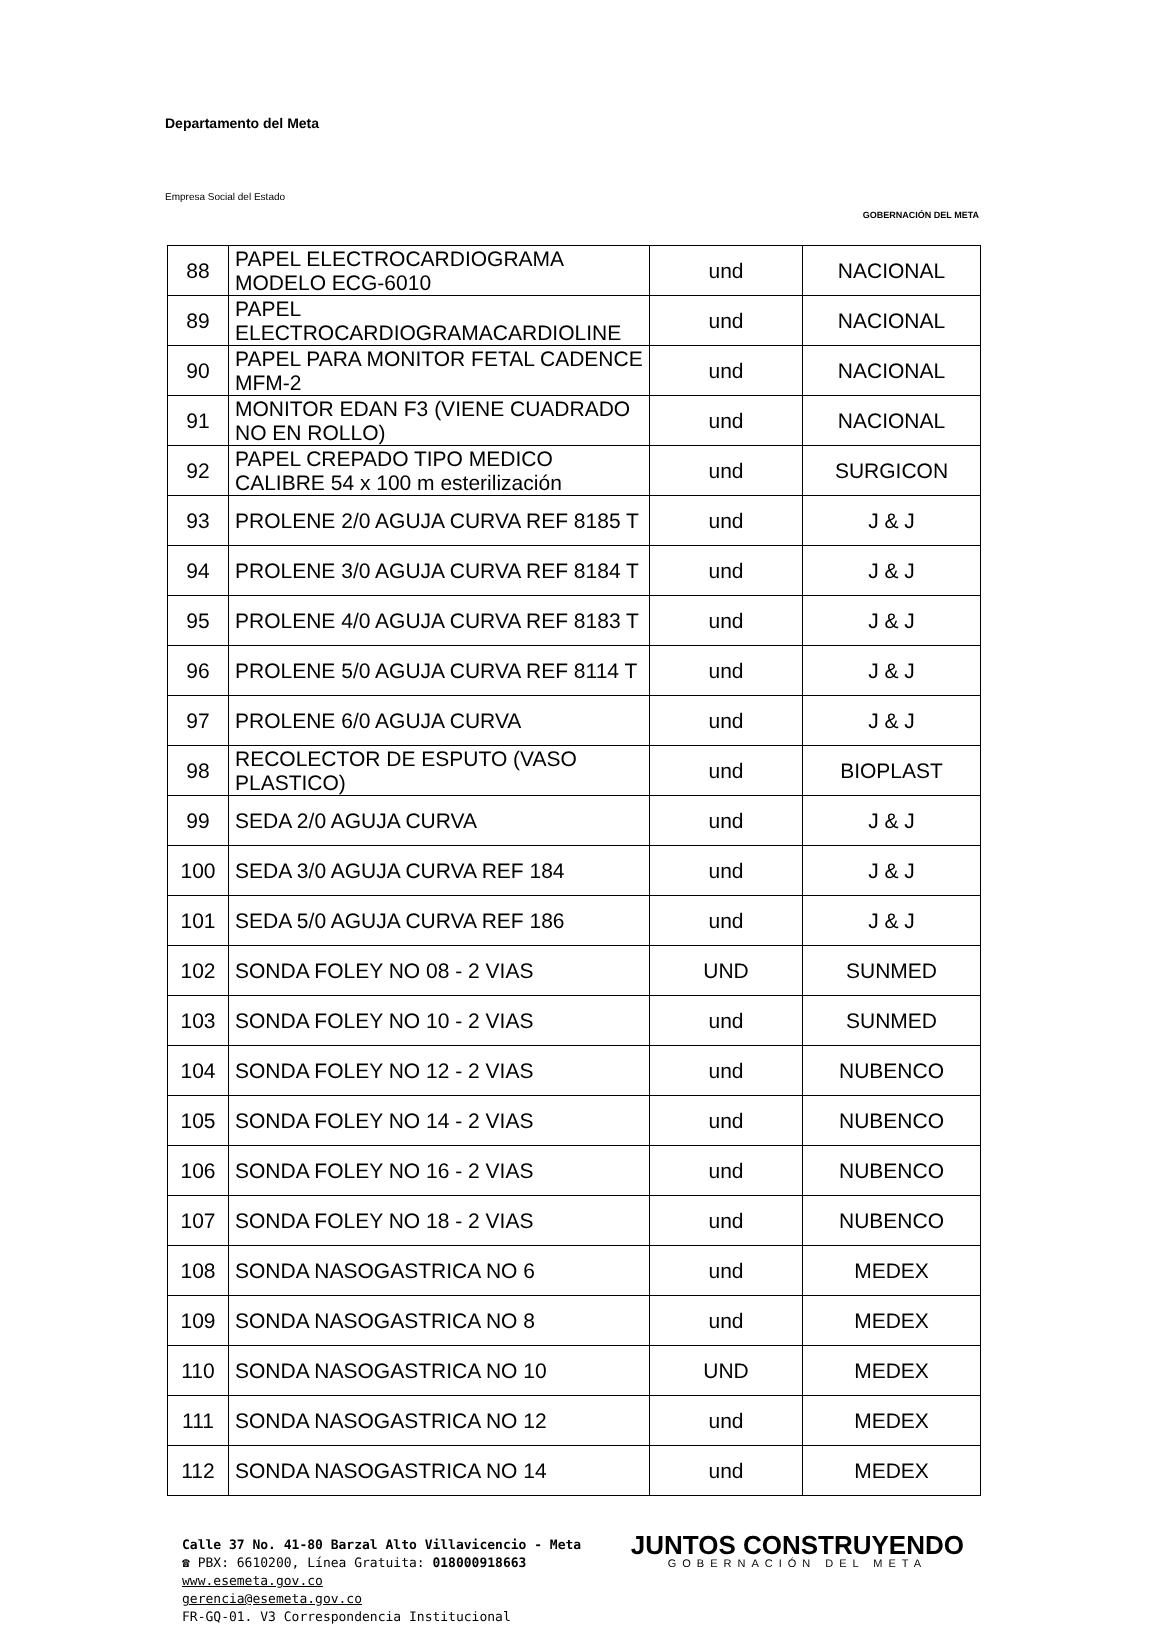Departamento del Meta
Empresa Social del Estado
GOBERNACIÓN DEL META
| 88 | PAPEL ELECTROCARDIOGRAMA MODELO ECG-6010 | und | NACIONAL |
| 89 | PAPEL ELECTROCARDIOGRAMACARDIOLINE | und | NACIONAL |
| 90 | PAPEL PARA MONITOR FETAL CADENCE MFM-2 | und | NACIONAL |
| 91 | MONITOR EDAN F3 (VIENE CUADRADO NO EN ROLLO) | und | NACIONAL |
| 92 | PAPEL CREPADO TIPO MEDICO CALIBRE 54 x 100 m esterilización | und | SURGICON |
| 93 | PROLENE 2/0 AGUJA CURVA REF 8185 T | und | J & J |
| 94 | PROLENE 3/0 AGUJA CURVA REF 8184 T | und | J & J |
| 95 | PROLENE 4/0 AGUJA CURVA REF 8183 T | und | J & J |
| 96 | PROLENE 5/0 AGUJA CURVA REF 8114 T | und | J & J |
| 97 | PROLENE 6/0 AGUJA CURVA | und | J & J |
| 98 | RECOLECTOR DE ESPUTO (VASO PLASTICO) | und | BIOPLAST |
| 99 | SEDA 2/0 AGUJA CURVA | und | J & J |
| 100 | SEDA 3/0 AGUJA CURVA REF 184 | und | J & J |
| 101 | SEDA 5/0 AGUJA CURVA REF 186 | und | J & J |
| 102 | SONDA FOLEY NO 08 - 2 VIAS | UND | SUNMED |
| 103 | SONDA FOLEY NO 10 - 2 VIAS | und | SUNMED |
| 104 | SONDA FOLEY NO 12 - 2 VIAS | und | NUBENCO |
| 105 | SONDA FOLEY NO 14 - 2 VIAS | und | NUBENCO |
| 106 | SONDA FOLEY NO 16 - 2 VIAS | und | NUBENCO |
| 107 | SONDA FOLEY NO 18 - 2 VIAS | und | NUBENCO |
| 108 | SONDA NASOGASTRICA NO 6 | und | MEDEX |
| 109 | SONDA NASOGASTRICA NO 8 | und | MEDEX |
| 110 | SONDA NASOGASTRICA NO 10 | UND | MEDEX |
| 111 | SONDA NASOGASTRICA NO 12 | und | MEDEX |
| 112 | SONDA NASOGASTRICA NO 14 | und | MEDEX |
Calle 37 No. 41-80 Barzal Alto Villavicencio - Meta
☎ PBX: 6610200, Línea Gratuita: 018000918663
www.esemeta.gov.co
gerencia@esemeta.gov.co
FR-GQ-01. V3 Correspondencia Institucional
JUNTOS CONSTRUYENDO
GOBERNACIÓN DEL META